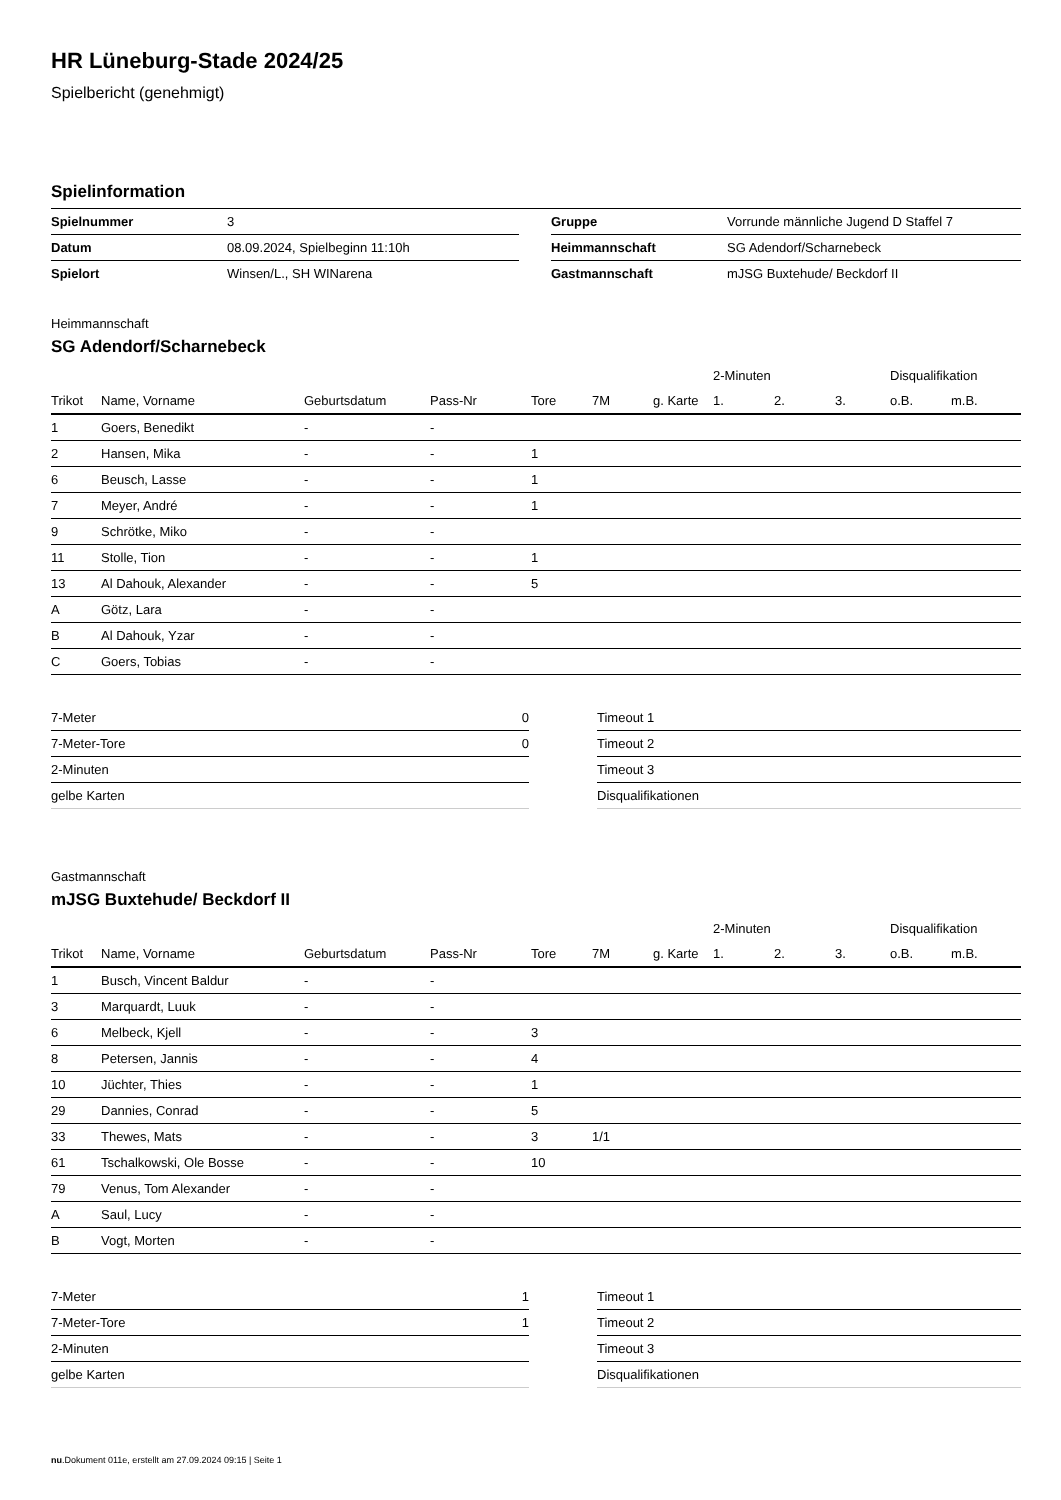HR Lüneburg-Stade 2024/25
Spielbericht (genehmigt)
Spielinformation
| Spielnummer | 3 |
| Datum | 08.09.2024, Spielbeginn 11:10h |
| Spielort | Winsen/L., SH WINarena |
| Gruppe | Vorrunde männliche Jugend D Staffel 7 |
| Heimmannschaft | SG Adendorf/Scharnebeck |
| Gastmannschaft | mJSG Buxtehude/ Beckdorf II |
Heimmannschaft
SG Adendorf/Scharnebeck
| | | | | | | | 2-Minuten | | | Disqualifikation | |
| --- | --- | --- | --- | --- | --- | --- | --- | --- | --- | --- | --- |
| Trikot | Name, Vorname | Geburtsdatum | Pass-Nr | Tore | 7M | g. Karte | 1. | 2. | 3. | o.B. | m.B. |
| 1 | Goers, Benedikt | - | - | | | | | | | | |
| 2 | Hansen, Mika | - | - | 1 | | | | | | | |
| 6 | Beusch, Lasse | - | - | 1 | | | | | | | |
| 7 | Meyer, André | - | - | 1 | | | | | | | |
| 9 | Schrötke, Miko | - | - | | | | | | | | |
| 11 | Stolle, Tion | - | - | 1 | | | | | | | |
| 13 | Al Dahouk, Alexander | - | - | 5 | | | | | | | |
| A | Götz, Lara | - | - | | | | | | | | |
| B | Al Dahouk, Yzar | - | - | | | | | | | | |
| C | Goers, Tobias | - | - | | | | | | | | |
| 7-Meter | 0 |
| 7-Meter-Tore | 0 |
| 2-Minuten | |
| gelbe Karten | |
| Timeout 1 |
| Timeout 2 |
| Timeout 3 |
| Disqualifikationen |
Gastmannschaft
mJSG Buxtehude/ Beckdorf II
| | | | | | | | 2-Minuten | | | Disqualifikation | |
| --- | --- | --- | --- | --- | --- | --- | --- | --- | --- | --- | --- |
| Trikot | Name, Vorname | Geburtsdatum | Pass-Nr | Tore | 7M | g. Karte | 1. | 2. | 3. | o.B. | m.B. |
| 1 | Busch, Vincent Baldur | - | - | | | | | | | | |
| 3 | Marquardt, Luuk | - | - | | | | | | | | |
| 6 | Melbeck, Kjell | - | - | 3 | | | | | | | |
| 8 | Petersen, Jannis | - | - | 4 | | | | | | | |
| 10 | Jüchter, Thies | - | - | 1 | | | | | | | |
| 29 | Dannies, Conrad | - | - | 5 | | | | | | | |
| 33 | Thewes, Mats | - | - | 3 | 1/1 | | | | | | |
| 61 | Tschalkowski, Ole Bosse | - | - | 10 | | | | | | | |
| 79 | Venus, Tom Alexander | - | - | | | | | | | | |
| A | Saul, Lucy | - | - | | | | | | | | |
| B | Vogt, Morten | - | - | | | | | | | | |
| 7-Meter | 1 |
| 7-Meter-Tore | 1 |
| 2-Minuten | |
| gelbe Karten | |
| Timeout 1 |
| Timeout 2 |
| Timeout 3 |
| Disqualifikationen |
nu.Dokument 011e, erstellt am 27.09.2024 09:15 | Seite 1